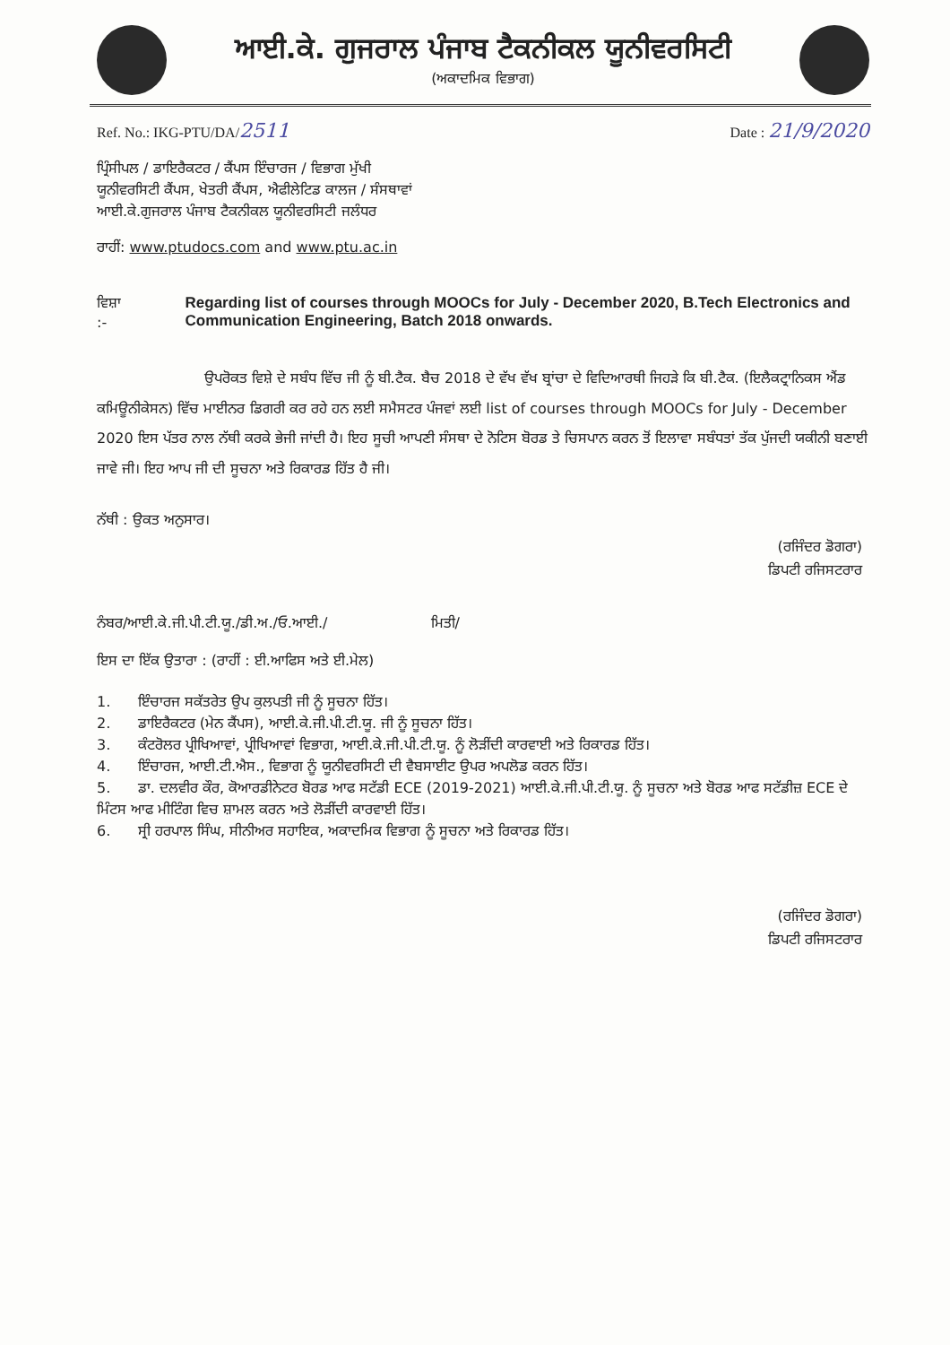ਆਈ.ਕੇ. ਗੁਜਰਾਲ ਪੰਜਾਬ ਟੈਕਨੀਕਲ ਯੂਨੀਵਰਸਿਟੀ
(ਅਕਾਦਮਿਕ ਵਿਭਾਗ)
Ref. No.: IKG-PTU/DA/2511 Date : 21/9/2020
ਪ੍ਰਿੰਸੀਪਲ / ਡਾਇਰੈਕਟਰ / ਕੈਂਪਸ ਇੰਚਾਰਜ / ਵਿਭਾਗ ਮੁੱਖੀ
ਯੂਨੀਵਰਸਿਟੀ ਕੈਂਪਸ, ਖੇਤਰੀ ਕੈਂਪਸ, ਐਫੀਲੇਟਿਡ ਕਾਲਜ / ਸੰਸਥਾਵਾਂ
ਆਈ.ਕੇ.ਗੁਜਰਾਲ ਪੰਜਾਬ ਟੈਕਨੀਕਲ ਯੂਨੀਵਰਸਿਟੀ ਜਲੰਧਰ
ਰਾਹੀਂ: www.ptudocs.com and www.ptu.ac.in
ਵਿਸ਼ਾ :- Regarding list of courses through MOOCs for July - December 2020, B.Tech Electronics and Communication Engineering, Batch 2018 onwards.
ਉਪਰੋਕਤ ਵਿਸ਼ੇ ਦੇ ਸਬੰਧ ਵਿੱਚ ਜੀ ਨੂੰ ਬੀ.ਟੈਕ. ਬੈਚ 2018 ਦੇ ਵੱਖ ਵੱਖ ਬ੍ਰਾਂਚਾ ਦੇ ਵਿਦਿਆਰਥੀ ਜਿਹੜੇ ਕਿ ਬੀ.ਟੈਕ. (ਇਲੈਕਟ੍ਰਾਨਿਕਸ ਐਂਡ ਕਮਿਊਨੀਕੇਸਨ) ਵਿੱਚ ਮਾਈਨਰ ਡਿਗਰੀ ਕਰ ਰਹੇ ਹਨ ਲਈ ਸਮੈਸਟਰ ਪੰਜਵਾਂ ਲਈ list of courses through MOOCs for July - December 2020 ਇਸ ਪੱਤਰ ਨਾਲ ਨੱਥੀ ਕਰਕੇ ਭੇਜੀ ਜਾਂਦੀ ਹੈ। ਇਹ ਸੂਚੀ ਆਪਣੀ ਸੰਸਥਾ ਦੇ ਨੋਟਿਸ ਬੋਰਡ ਤੇ ਚਿਸਪਾਨ ਕਰਨ ਤੋਂ ਇਲਾਵਾ ਸਬੰਧਤਾਂ ਤੱਕ ਪੁੱਜਦੀ ਯਕੀਨੀ ਬਣਾਈ ਜਾਵੇ ਜੀ। ਇਹ ਆਪ ਜੀ ਦੀ ਸੂਚਨਾ ਅਤੇ ਰਿਕਾਰਡ ਹਿੱਤ ਹੈ ਜੀ।
ਨੱਥੀ : ਉਕਤ ਅਨੁਸਾਰ।
(ਰਜਿੰਦਰ ਡੋਗਰਾ)
ਡਿਪਟੀ ਰਜਿਸਟਰਾਰ
ਨੰਬਰ/ਆਈ.ਕੇ.ਜੀ.ਪੀ.ਟੀ.ਯੂ./ਡੀ.ਅ./ਓ.ਆਈ./ ਮਿਤੀ/
ਇਸ ਦਾ ਇੱਕ ਉਤਾਰਾ : (ਰਾਹੀਂ : ਈ.ਆਫਿਸ ਅਤੇ ਈ.ਮੇਲ)
1. ਇੰਚਾਰਜ ਸਕੱਤਰੇਤ ਉਪ ਕੁਲਪਤੀ ਜੀ ਨੂੰ ਸੂਚਨਾ ਹਿੱਤ।
2. ਡਾਇਰੈਕਟਰ (ਮੇਨ ਕੈਂਪਸ), ਆਈ.ਕੇ.ਜੀ.ਪੀ.ਟੀ.ਯੂ. ਜੀ ਨੂੰ ਸੂਚਨਾ ਹਿੱਤ।
3. ਕੰਟਰੋਲਰ ਪ੍ਰੀਖਿਆਵਾਂ, ਪ੍ਰੀਖਿਆਵਾਂ ਵਿਭਾਗ, ਆਈ.ਕੇ.ਜੀ.ਪੀ.ਟੀ.ਯੂ. ਨੂੰ ਲੋੜੀਂਦੀ ਕਾਰਵਾਈ ਅਤੇ ਰਿਕਾਰਡ ਹਿੱਤ।
4. ਇੰਚਾਰਜ, ਆਈ.ਟੀ.ਐਸ., ਵਿਭਾਗ ਨੂੰ ਯੂਨੀਵਰਸਿਟੀ ਦੀ ਵੈਬਸਾਈਟ ਉਪਰ ਅਪਲੋਡ ਕਰਨ ਹਿੱਤ।
5. ਡਾ. ਦਲਵੀਰ ਕੌਰ, ਕੋਆਰਡੀਨੇਟਰ ਬੋਰਡ ਆਫ ਸਟੱਡੀ ECE (2019-2021) ਆਈ.ਕੇ.ਜੀ.ਪੀ.ਟੀ.ਯੂ. ਨੂੰ ਸੂਚਨਾ ਅਤੇ ਬੋਰਡ ਆਫ ਸਟੱਡੀਜ਼ ECE ਦੇ ਮਿੰਟਸ ਆਫ ਮੀਟਿੰਗ ਵਿਚ ਸ਼ਾਮਲ ਕਰਨ ਅਤੇ ਲੋੜੀਂਦੀ ਕਾਰਵਾਈ ਹਿੱਤ।
6. ਸ੍ਰੀ ਹਰਪਾਲ ਸਿੰਘ, ਸੀਨੀਅਰ ਸਹਾਇਕ, ਅਕਾਦਮਿਕ ਵਿਭਾਗ ਨੂੰ ਸੂਚਨਾ ਅਤੇ ਰਿਕਾਰਡ ਹਿੱਤ।
(ਰਜਿੰਦਰ ਡੋਗਰਾ)
ਡਿਪਟੀ ਰਜਿਸਟਰਾਰ